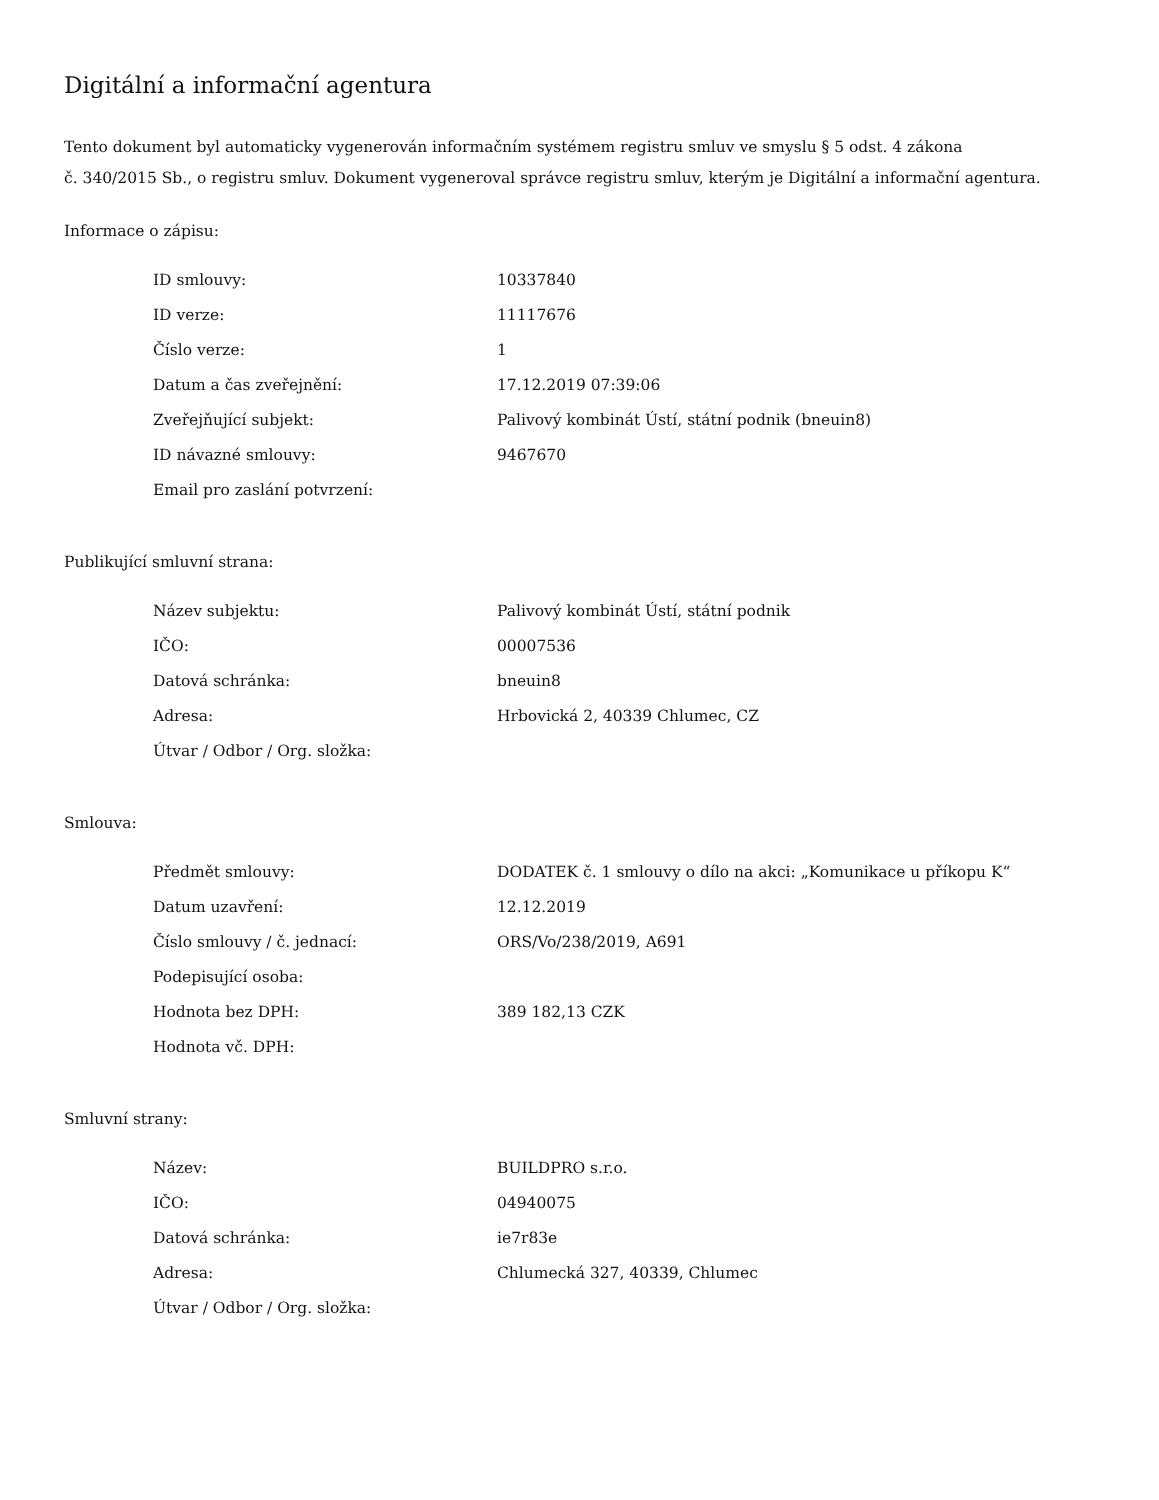Digitální a informační agentura
Tento dokument byl automaticky vygenerován informačním systémem registru smluv ve smyslu § 5 odst. 4 zákona
č. 340/2015 Sb., o registru smluv. Dokument vygeneroval správce registru smluv, kterým je Digitální a informační agentura.
Informace o zápisu:
| ID smlouvy: | 10337840 |
| ID verze: | 11117676 |
| Číslo verze: | 1 |
| Datum a čas zveřejnění: | 17.12.2019 07:39:06 |
| Zveřejňující subjekt: | Palivový kombinát Ústí, státní podnik (bneuin8) |
| ID návazné smlouvy: | 9467670 |
| Email pro zaslání potvrzení: | |
Publikující smluvní strana:
| Název subjektu: | Palivový kombinát Ústí, státní podnik |
| IČO: | 00007536 |
| Datová schránka: | bneuin8 |
| Adresa: | Hrbovická 2, 40339 Chlumec, CZ |
| Útvar / Odbor / Org. složka: | |
Smlouva:
| Předmět smlouvy: | DODATEK č. 1 smlouvy o dílo na akci: „Komunikace u příkopu K“ |
| Datum uzavření: | 12.12.2019 |
| Číslo smlouvy / č. jednací: | ORS/Vo/238/2019, A691 |
| Podepisující osoba: | |
| Hodnota bez DPH: | 389 182,13 CZK |
| Hodnota vč. DPH: | |
Smluvní strany:
| Název: | BUILDPRO s.r.o. |
| IČO: | 04940075 |
| Datová schránka: | ie7r83e |
| Adresa: | Chlumecká 327, 40339, Chlumec |
| Útvar / Odbor / Org. složka: | |